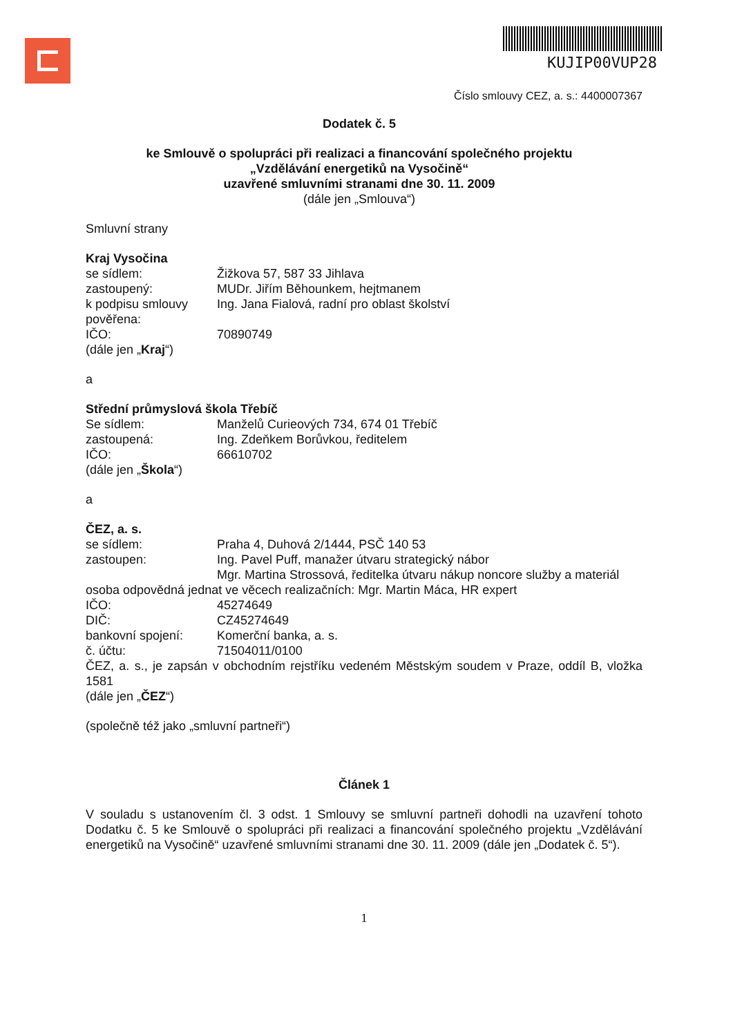KUJIP00VUP28
Číslo smlouvy CEZ, a. s.: 4400007367
Dodatek č. 5
ke Smlouvě o spolupráci při realizaci a financování společného projektu
„Vzdělávání energetiků na Vysočině“
uzavřené smluvními stranami dne 30. 11. 2009
(dále jen „Smlouva“)
Smluvní strany
Kraj Vysočina
se sídlem: Žižkova 57, 587 33 Jihlava
zastoupený: MUDr. Jiřím Běhounkem, hejtmanem
k podpisu smlouvy pověřena: Ing. Jana Fialová, radní pro oblast školství
IČO: 70890749
(dále jen „Kraj“)
a
Střední průmyslová škola Třebíč
Se sídlem: Manželů Curieových 734, 674 01 Třebíč
zastoupená: Ing. Zdeňkem Borůvkou, ředitelem
IČO: 66610702
(dále jen „Škola“)
a
ČEZ, a. s.
se sídlem: Praha 4, Duhová 2/1444, PSČ 140 53
zastoupen: Ing. Pavel Puff, manažer útvaru strategický nábor
Mgr. Martina Strossová, ředitelka útvaru nákup noncore služby a materiál
osoba odpovědná jednat ve věcech realizačních: Mgr. Martin Máca, HR expert
IČO: 45274649
DIČ: CZ45274649
bankovní spojení: Komerční banka, a. s.
č. účtu: 71504011/0100
ČEZ, a. s., je zapsán v obchodním rejstříku vedeném Městským soudem v Praze, oddíl B, vložka 1581
(dále jen „ČEZ“)
(společně též jako „smluvní partneři“)
Článek 1
V souladu s ustanovením čl. 3 odst. 1 Smlouvy se smluvní partneři dohodli na uzavření tohoto Dodatku č. 5 ke Smlouvě o spolupráci při realizaci a financování společného projektu „Vzdělávání energetiků na Vysočině“ uzavřené smluvními stranami dne 30. 11. 2009 (dále jen „Dodatek č. 5“).
1